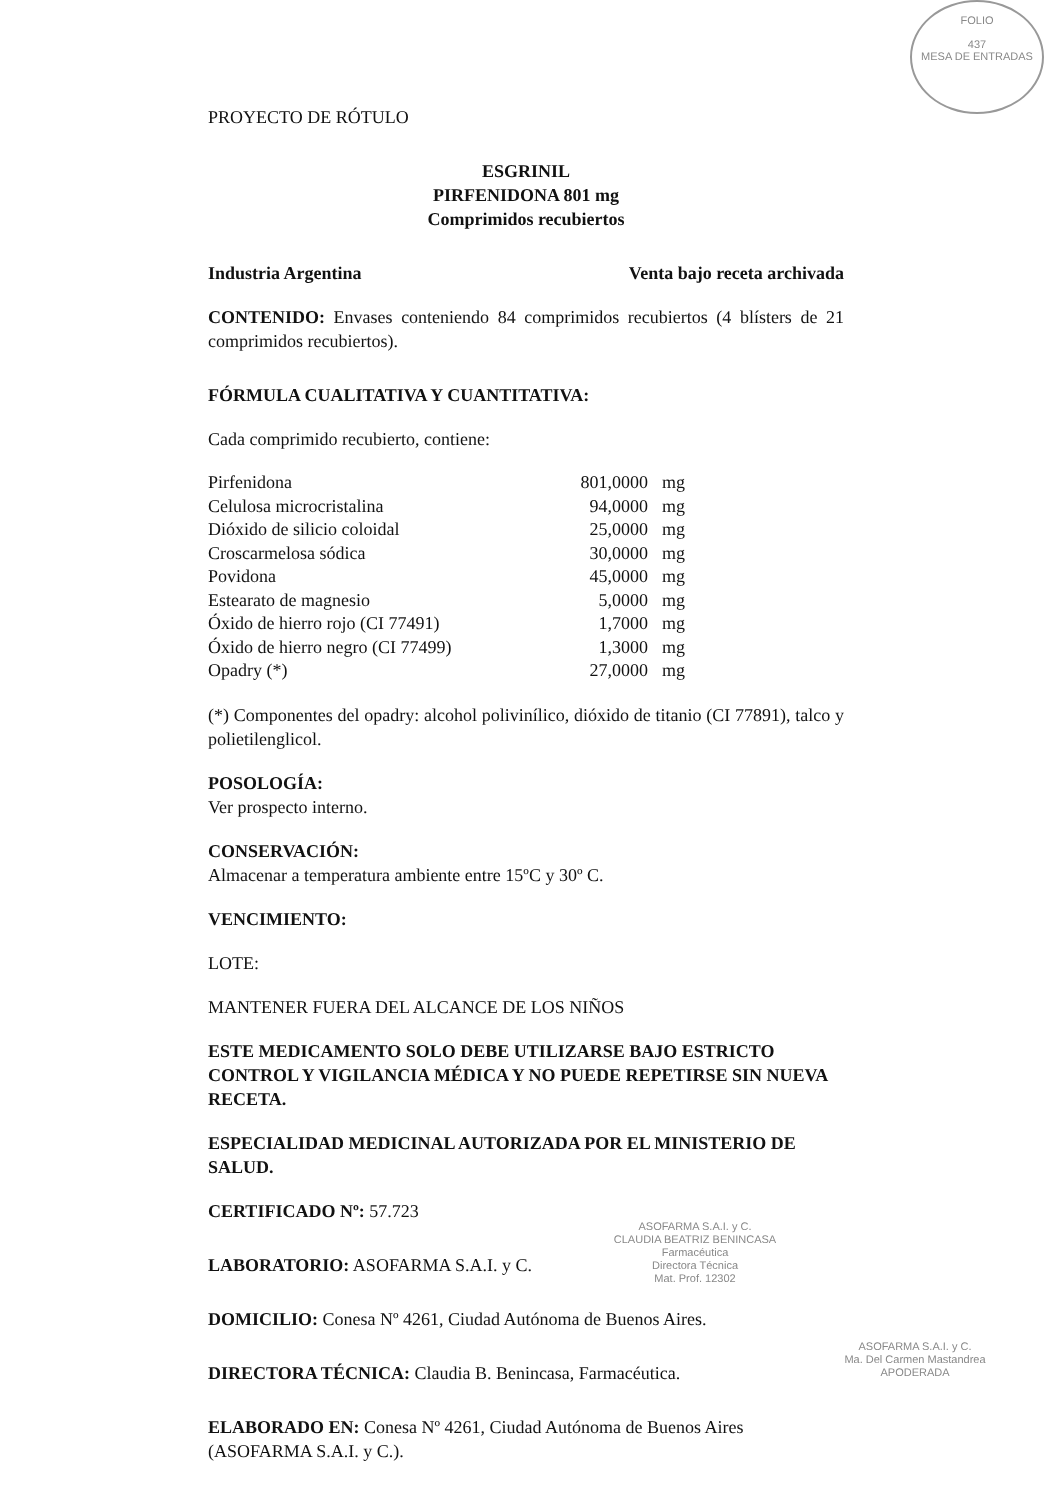FOLIO
437
MESA DE ENTRADAS
PROYECTO DE RÓTULO
ESGRINIL
PIRFENIDONA 801 mg
Comprimidos recubiertos
Industria Argentina Venta bajo receta archivada
CONTENIDO: Envases conteniendo 84 comprimidos recubiertos (4 blísters de 21 comprimidos recubiertos).
FÓRMULA CUALITATIVA Y CUANTITATIVA:
Cada comprimido recubierto, contiene:
| Pirfenidona | 801,0000 | mg |
| Celulosa microcristalina | 94,0000 | mg |
| Dióxido de silicio coloidal | 25,0000 | mg |
| Croscarmelosa sódica | 30,0000 | mg |
| Povidona | 45,0000 | mg |
| Estearato de magnesio | 5,0000 | mg |
| Óxido de hierro rojo (CI 77491) | 1,7000 | mg |
| Óxido de hierro negro (CI 77499) | 1,3000 | mg |
| Opadry (*) | 27,0000 | mg |
(*) Componentes del opadry: alcohol polivinílico, dióxido de titanio (CI 77891), talco y polietilenglicol.
POSOLOGÍA:
Ver prospecto interno.
CONSERVACIÓN:
Almacenar a temperatura ambiente entre 15ºC y 30º C.
VENCIMIENTO:
LOTE:
MANTENER FUERA DEL ALCANCE DE LOS NIÑOS
ESTE MEDICAMENTO SOLO DEBE UTILIZARSE BAJO ESTRICTO CONTROL Y VIGILANCIA MÉDICA Y NO PUEDE REPETIRSE SIN NUEVA RECETA.
ESPECIALIDAD MEDICINAL AUTORIZADA POR EL MINISTERIO DE SALUD.
CERTIFICADO Nº: 57.723
LABORATORIO: ASOFARMA S.A.I. y C.
DOMICILIO: Conesa Nº 4261, Ciudad Autónoma de Buenos Aires.
DIRECTORA TÉCNICA: Claudia B. Benincasa, Farmacéutica.
ELABORADO EN: Conesa Nº 4261, Ciudad Autónoma de Buenos Aires (ASOFARMA S.A.I. y C.).
ASOFARMA S.A.I. y C.
CLAUDIA BEATRIZ BENINCASA
Farmacéutica
Directora Técnica
Mat. Prof. 12302
ASOFARMA S.A.I. y C.
Ma. Del Carmen Mastandrea
APODERADA